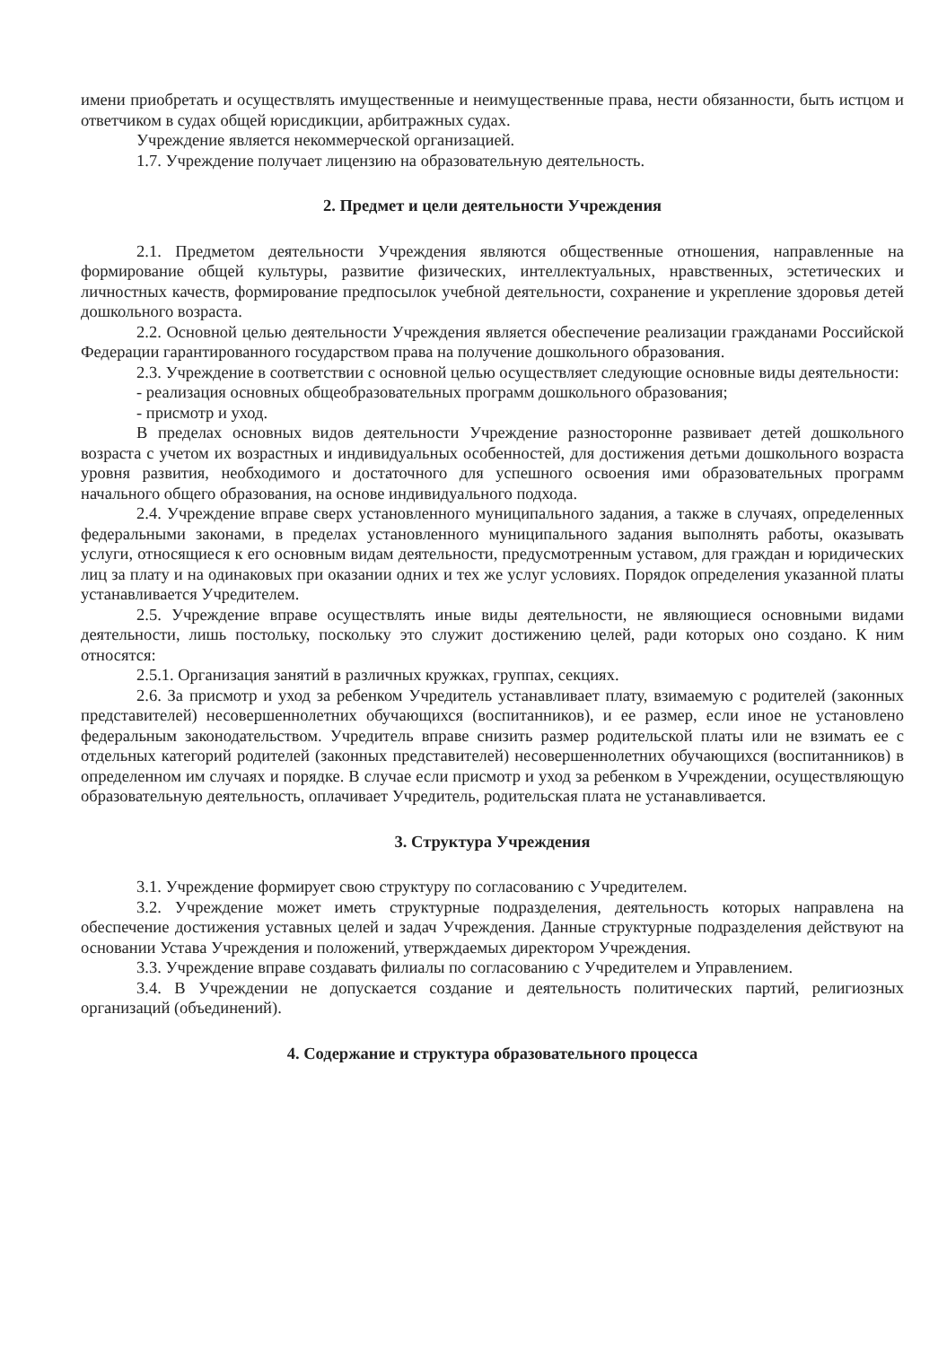имени приобретать и осуществлять имущественные и неимущественные права, нести обязанности, быть истцом и ответчиком в судах общей юрисдикции, арбитражных судах.
Учреждение является некоммерческой организацией.
1.7. Учреждение получает лицензию на образовательную деятельность.
2. Предмет и цели деятельности Учреждения
2.1. Предметом деятельности Учреждения являются общественные отношения, направленные на формирование общей культуры, развитие физических, интеллектуальных, нравственных, эстетических и личностных качеств, формирование предпосылок учебной деятельности, сохранение и укрепление здоровья детей дошкольного возраста.
2.2. Основной целью деятельности Учреждения является обеспечение реализации гражданами Российской Федерации гарантированного государством права на получение дошкольного образования.
2.3. Учреждение в соответствии с основной целью осуществляет следующие основные виды деятельности:
- реализация основных общеобразовательных программ дошкольного образования;
- присмотр и уход.
В пределах основных видов деятельности Учреждение разносторонне развивает детей дошкольного возраста с учетом их возрастных и индивидуальных особенностей, для достижения детьми дошкольного возраста уровня развития, необходимого и достаточного для успешного освоения ими образовательных программ начального общего образования, на основе индивидуального подхода.
2.4. Учреждение вправе сверх установленного муниципального задания, а также в случаях, определенных федеральными законами, в пределах установленного муниципального задания выполнять работы, оказывать услуги, относящиеся к его основным видам деятельности, предусмотренным уставом, для граждан и юридических лиц за плату и на одинаковых при оказании одних и тех же услуг условиях. Порядок определения указанной платы устанавливается Учредителем.
2.5. Учреждение вправе осуществлять иные виды деятельности, не являющиеся основными видами деятельности, лишь постольку, поскольку это служит достижению целей, ради которых оно создано. К ним относятся:
2.5.1. Организация занятий в различных кружках, группах, секциях.
2.6. За присмотр и уход за ребенком Учредитель устанавливает плату, взимаемую с родителей (законных представителей) несовершеннолетних обучающихся (воспитанников), и ее размер, если иное не установлено федеральным законодательством. Учредитель вправе снизить размер родительской платы или не взимать ее с отдельных категорий родителей (законных представителей) несовершеннолетних обучающихся (воспитанников) в определенном им случаях и порядке. В случае если присмотр и уход за ребенком в Учреждении, осуществляющую образовательную деятельность, оплачивает Учредитель, родительская плата не устанавливается.
3. Структура Учреждения
3.1. Учреждение формирует свою структуру по согласованию с Учредителем.
3.2. Учреждение может иметь структурные подразделения, деятельность которых направлена на обеспечение достижения уставных целей и задач Учреждения. Данные структурные подразделения действуют на основании Устава Учреждения и положений, утверждаемых директором Учреждения.
3.3. Учреждение вправе создавать филиалы по согласованию с Учредителем и Управлением.
3.4. В Учреждении не допускается создание и деятельность политических партий, религиозных организаций (объединений).
4. Содержание и структура образовательного процесса